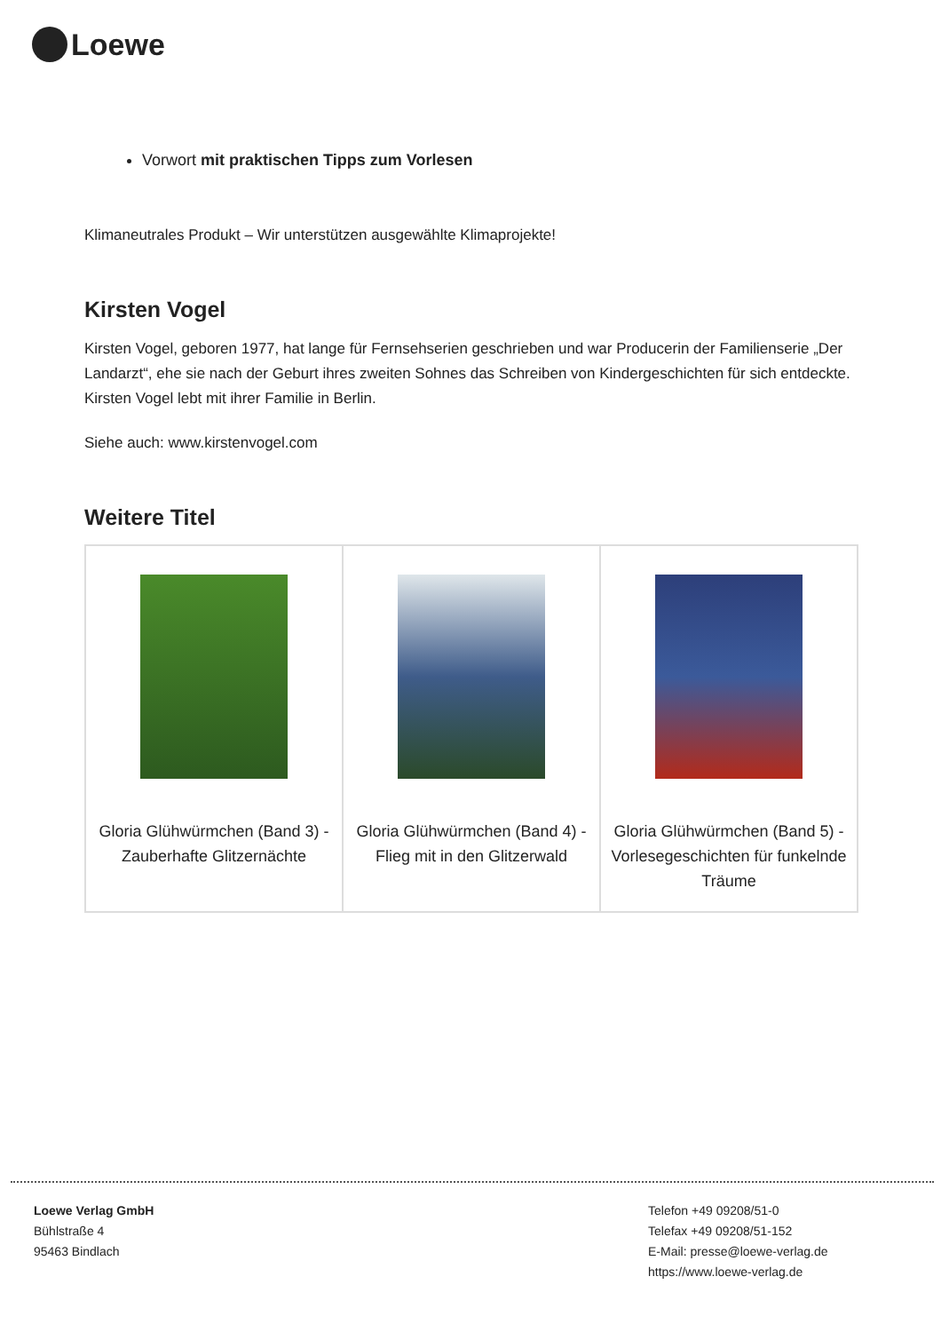Loewe
Vorwort mit praktischen Tipps zum Vorlesen
Klimaneutrales Produkt – Wir unterstützen ausgewählte Klimaprojekte!
Kirsten Vogel
Kirsten Vogel, geboren 1977, hat lange für Fernsehserien geschrieben und war Producerin der Familienserie „Der Landarzt“, ehe sie nach der Geburt ihres zweiten Sohnes das Schreiben von Kindergeschichten für sich entdeckte. Kirsten Vogel lebt mit ihrer Familie in Berlin.
Siehe auch: www.kirstenvogel.com
Weitere Titel
| Gloria Glühwürmchen (Band 3) - Zauberhafte Glitzernächte | Gloria Glühwürmchen (Band 4) - Flieg mit in den Glitzerwald | Gloria Glühwürmchen (Band 5) - Vorlesegeschichten für funkelnde Träume |
Loewe Verlag GmbH
Bühlstraße 4
95463 Bindlach
Telefon +49 09208/51-0
Telefax +49 09208/51-152
E-Mail: presse@loewe-verlag.de
https://www.loewe-verlag.de